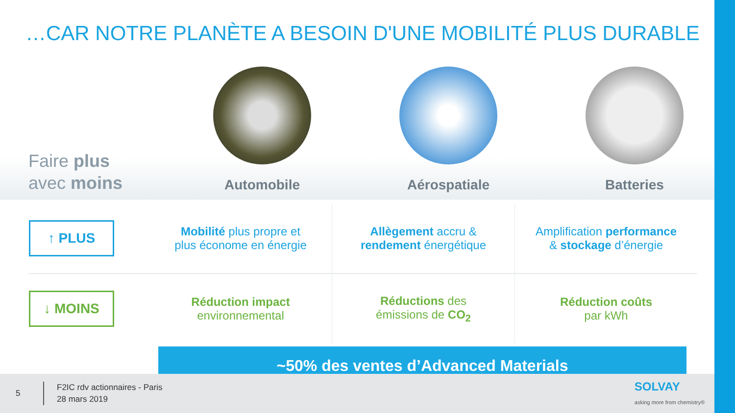…CAR NOTRE PLANÈTE A BESOIN D'UNE MOBILITÉ PLUS DURABLE
Faire plus
avec moins
Automobile Aérospatiale Batteries
| ↑ PLUS | Mobilité plus propre et plus économe en énergie | Allègement accru & rendement énergétique | Amplification performance & stockage d’énergie |
| ↓ MOINS | Réduction impact environnemental | Réductions des émissions de CO<sub>2</sub> | Réduction coûts par kWh |
~50% des ventes d’Advanced Materials
5
F2IC rdv actionnaires - Paris
28 mars 2019
SOLVAY
asking more from chemistry®